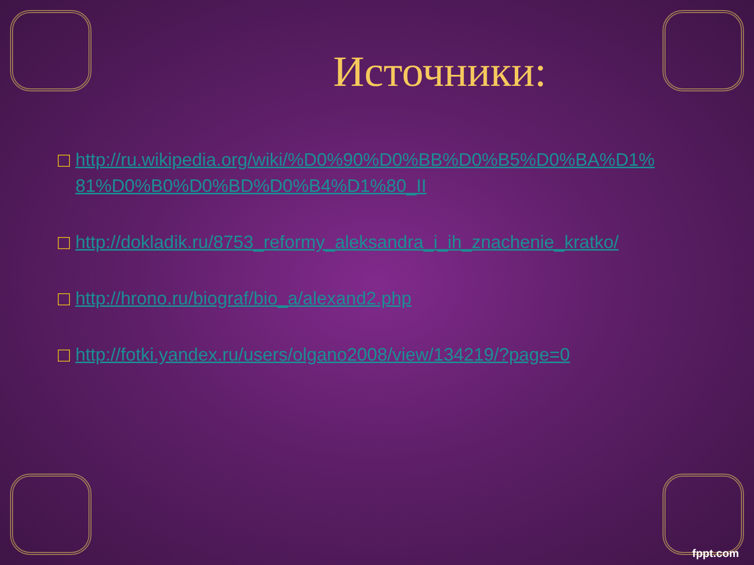Источники:
□ http://ru.wikipedia.org/wiki/%D0%90%D0%BB%D0%B5%D0%BA%D1%81%D0%B0%D0%BD%D0%B4%D1%80_II
□ http://dokladik.ru/8753_reformy_aleksandra_i_ih_znachenie_kratko/
□ http://hrono.ru/biograf/bio_a/alexand2.php
□ http://fotki.yandex.ru/users/olgano2008/view/134219/?page=0
fppt.com